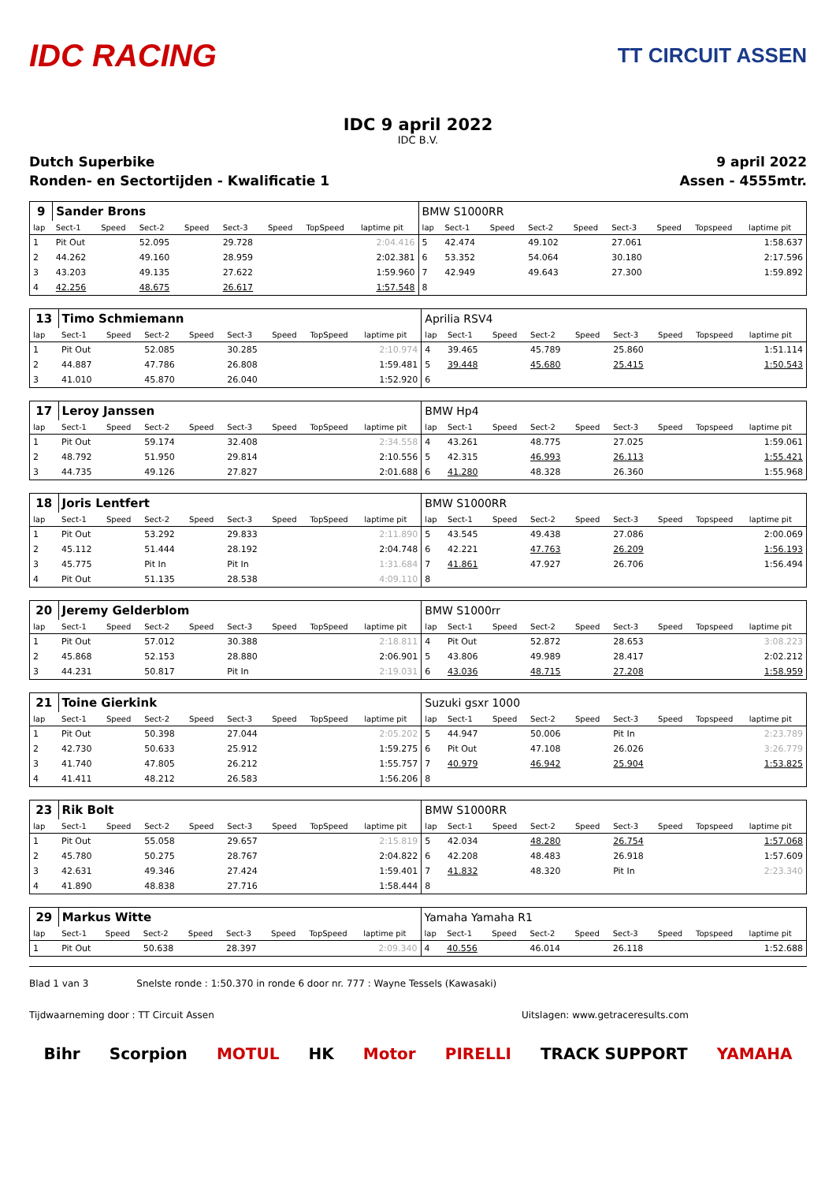IDC RACING
TT CIRCUIT ASSEN
IDC 9 april 2022
IDC B.V.
Dutch Superbike 9 april 2022
Ronden- en Sectortijden - Kwalificatie 1 Assen - 4555mtr.
| 9 | Sander Brons | | | | | | | | BMW S1000RR | | | | | | | | |
| lap | Sect-1 | Speed | Sect-2 | Speed | Sect-3 | Speed | TopSpeed | laptime pit | lap | Sect-1 | Speed | Sect-2 | Speed | Sect-3 | Speed | Topspeed | laptime pit |
| 1 | Pit Out | | 52.095 | | 29.728 | | | 2:04.416 | 5 | 42.474 | | 49.102 | | 27.061 | | | 1:58.637 |
| 2 | 44.262 | | 49.160 | | 28.959 | | | 2:02.381 | 6 | 53.352 | | 54.064 | | 30.180 | | | 2:17.596 |
| 3 | 43.203 | | 49.135 | | 27.622 | | | 1:59.960 | 7 | 42.949 | | 49.643 | | 27.300 | | | 1:59.892 |
| 4 | 42.256 | | 48.675 | | 26.617 | | | 1:57.548 | 8 | | | | | | | | |
| 13 | Timo Schmiemann | | | | | | | | Aprilia RSV4 | | | | | | | | |
| lap | Sect-1 | Speed | Sect-2 | Speed | Sect-3 | Speed | TopSpeed | laptime pit | lap | Sect-1 | Speed | Sect-2 | Speed | Sect-3 | Speed | Topspeed | laptime pit |
| 1 | Pit Out | | 52.085 | | 30.285 | | | 2:10.974 | 4 | 39.465 | | 45.789 | | 25.860 | | | 1:51.114 |
| 2 | 44.887 | | 47.786 | | 26.808 | | | 1:59.481 | 5 | 39.448 | | 45.680 | | 25.415 | | | 1:50.543 |
| 3 | 41.010 | | 45.870 | | 26.040 | | | 1:52.920 | 6 | | | | | | | | |
| 17 | Leroy Janssen | | | | | | | | BMW Hp4 | | | | | | | | |
| lap | Sect-1 | Speed | Sect-2 | Speed | Sect-3 | Speed | TopSpeed | laptime pit | lap | Sect-1 | Speed | Sect-2 | Speed | Sect-3 | Speed | Topspeed | laptime pit |
| 1 | Pit Out | | 59.174 | | 32.408 | | | 2:34.558 | 4 | 43.261 | | 48.775 | | 27.025 | | | 1:59.061 |
| 2 | 48.792 | | 51.950 | | 29.814 | | | 2:10.556 | 5 | 42.315 | | 46.993 | | 26.113 | | | 1:55.421 |
| 3 | 44.735 | | 49.126 | | 27.827 | | | 2:01.688 | 6 | 41.280 | | 48.328 | | 26.360 | | | 1:55.968 |
| 18 | Joris Lentfert | | | | | | | | BMW S1000RR | | | | | | | | |
| lap | Sect-1 | Speed | Sect-2 | Speed | Sect-3 | Speed | TopSpeed | laptime pit | lap | Sect-1 | Speed | Sect-2 | Speed | Sect-3 | Speed | Topspeed | laptime pit |
| 1 | Pit Out | | 53.292 | | 29.833 | | | 2:11.890 | 5 | 43.545 | | 49.438 | | 27.086 | | | 2:00.069 |
| 2 | 45.112 | | 51.444 | | 28.192 | | | 2:04.748 | 6 | 42.221 | | 47.763 | | 26.209 | | | 1:56.193 |
| 3 | 45.775 | | Pit In | | Pit In | | | 1:31.684 | 7 | 41.861 | | 47.927 | | 26.706 | | | 1:56.494 |
| 4 | Pit Out | | 51.135 | | 28.538 | | | 4:09.110 | 8 | | | | | | | | |
| 20 | Jeremy Gelderblom | | | | | | | | BMW S1000rr | | | | | | | | |
| lap | Sect-1 | Speed | Sect-2 | Speed | Sect-3 | Speed | TopSpeed | laptime pit | lap | Sect-1 | Speed | Sect-2 | Speed | Sect-3 | Speed | Topspeed | laptime pit |
| 1 | Pit Out | | 57.012 | | 30.388 | | | 2:18.811 | 4 | Pit Out | | 52.872 | | 28.653 | | | 3:08.223 |
| 2 | 45.868 | | 52.153 | | 28.880 | | | 2:06.901 | 5 | 43.806 | | 49.989 | | 28.417 | | | 2:02.212 |
| 3 | 44.231 | | 50.817 | | Pit In | | | 2:19.031 | 6 | 43.036 | | 48.715 | | 27.208 | | | 1:58.959 |
| 21 | Toine Gierkink | | | | | | | | Suzuki gsxr 1000 | | | | | | | | |
| lap | Sect-1 | Speed | Sect-2 | Speed | Sect-3 | Speed | TopSpeed | laptime pit | lap | Sect-1 | Speed | Sect-2 | Speed | Sect-3 | Speed | Topspeed | laptime pit |
| 1 | Pit Out | | 50.398 | | 27.044 | | | 2:05.202 | 5 | 44.947 | | 50.006 | | Pit In | | | 2:23.789 |
| 2 | 42.730 | | 50.633 | | 25.912 | | | 1:59.275 | 6 | Pit Out | | 47.108 | | 26.026 | | | 3:26.779 |
| 3 | 41.740 | | 47.805 | | 26.212 | | | 1:55.757 | 7 | 40.979 | | 46.942 | | 25.904 | | | 1:53.825 |
| 4 | 41.411 | | 48.212 | | 26.583 | | | 1:56.206 | 8 | | | | | | | | |
| 23 | Rik Bolt | | | | | | | | BMW S1000RR | | | | | | | | |
| lap | Sect-1 | Speed | Sect-2 | Speed | Sect-3 | Speed | TopSpeed | laptime pit | lap | Sect-1 | Speed | Sect-2 | Speed | Sect-3 | Speed | Topspeed | laptime pit |
| 1 | Pit Out | | 55.058 | | 29.657 | | | 2:15.819 | 5 | 42.034 | | 48.280 | | 26.754 | | | 1:57.068 |
| 2 | 45.780 | | 50.275 | | 28.767 | | | 2:04.822 | 6 | 42.208 | | 48.483 | | 26.918 | | | 1:57.609 |
| 3 | 42.631 | | 49.346 | | 27.424 | | | 1:59.401 | 7 | 41.832 | | 48.320 | | Pit In | | | 2:23.340 |
| 4 | 41.890 | | 48.838 | | 27.716 | | | 1:58.444 | 8 | | | | | | | | |
| 29 | Markus Witte | | | | | | | | Yamaha Yamaha R1 | | | | | | | | |
| lap | Sect-1 | Speed | Sect-2 | Speed | Sect-3 | Speed | TopSpeed | laptime pit | lap | Sect-1 | Speed | Sect-2 | Speed | Sect-3 | Speed | Topspeed | laptime pit |
| 1 | Pit Out | | 50.638 | | 28.397 | | | 2:09.340 | 4 | 40.556 | | 46.014 | | 26.118 | | | 1:52.688 |
Blad 1 van 3 Snelste ronde : 1:50.370 in ronde 6 door nr. 777 : Wayne Tessels (Kawasaki)
Tijdwaarneming door : TT Circuit Assen Uitslagen: www.getraceresults.com
Bihr Scorpion MOTUL HK Motor PIRELLI TRACK SUPPORT YAMAHA